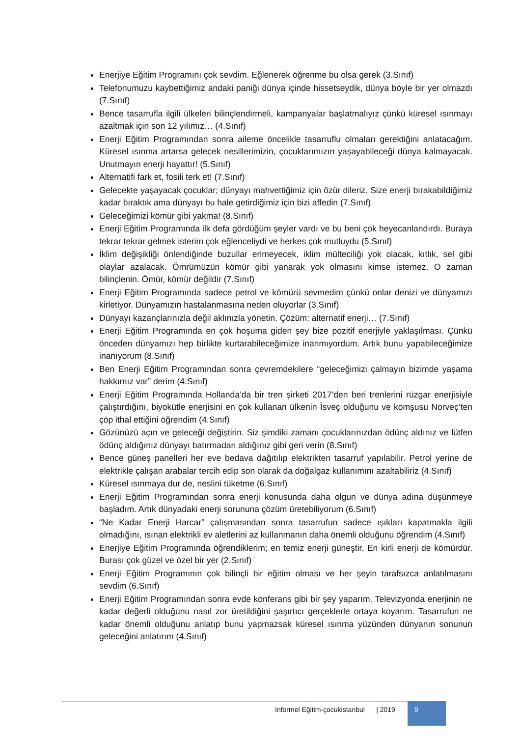Enerjiye Eğitim Programını çok sevdim. Eğlenerek öğrenme bu olsa gerek (3.Sınıf)
Telefonumuzu kaybettiğimiz andaki paniği dünya içinde hissetseydik, dünya böyle bir yer olmazdı (7.Sınıf)
Bence tasarrufla ilgili ülkeleri bilinçlendirmeli, kampanyalar başlatmalıyız çünkü küresel ısınmayı azaltmak için son 12 yılımız… (4.Sınıf)
Enerji Eğitim Programından sonra aileme öncelikle tasarruflu olmaları gerektiğini anlatacağım. Küresel ısınma artarsa gelecek nesillerimizin, çocuklarımızın yaşayabileceği dünya kalmayacak. Unutmayın enerji hayattır! (5.Sınıf)
Alternatifi fark et, fosili terk et! (7.Sınıf)
Gelecekte yaşayacak çocuklar; dünyayı mahvettiğimiz için özür dileriz. Size enerji bırakabildiğimiz kadar bıraktık ama dünyayı bu hale getirdiğimiz için bizi affedin (7.Sınıf)
Geleceğimizi kömür gibi yakma! (8.Sınıf)
Enerji Eğitim Programında ilk defa gördüğüm şeyler vardı ve bu beni çok heyecanlandırdı. Buraya tekrar tekrar gelmek isterim çok eğlenceliydi ve herkes çok mutluydu (5.Sınıf)
İklim değişikliği önlendiğinde buzullar erimeyecek, iklim mülteciliği yok olacak, kıtlık, sel gibi olaylar azalacak. Ömrümüzün kömür gibi yanarak yok olmasını kimse istemez. O zaman bilinçlenin. Ömür, kömür değildir (7.Sınıf)
Enerji Eğitim Programında sadece petrol ve kömürü sevmedim çünkü onlar denizi ve dünyamızı kirletiyor. Dünyamızın hastalanmasına neden oluyorlar (3.Sınıf)
Dünyayı kazançlarınızla değil aklınızla yönetin. Çözüm: alternatif enerji… (7.Sınıf)
Enerji Eğitim Programında en çok hoşuma giden şey bize pozitif enerjiyle yaklaşılması. Çünkü önceden dünyamızı hep birlikte kurtarabileceğimize inanmıyordum. Artık bunu yapabileceğimize inanıyorum (8.Sınıf)
Ben Enerji Eğitim Programından sonra çevremdekilere “geleceğimizi çalmayın bizimde yaşama hakkımız var” derim (4.Sınıf)
Enerji Eğitim Programında Hollanda’da bir tren şirketi 2017’den beri trenlerini rüzgar enerjisiyle çalıştırdığını, biyokütle enerjisini en çok kullanan ülkenin İsveç olduğunu ve komşusu Norveç’ten çöp ithal ettiğini öğrendim (4.Sınıf)
Gözünüzü açın ve geleceği değiştirin. Siz şimdiki zamanı çocuklarınızdan ödünç aldınız ve lütfen ödünç aldığınız dünyayı batırmadan aldığınız gibi geri verin (8.Sınıf)
Bence güneş panelleri her eve bedava dağıtılıp elektrikten tasarruf yapılabilir. Petrol yerine de elektrikle çalışan arabalar tercih edip son olarak da doğalgaz kullanımını azaltabiliriz (4.Sınıf)
Küresel ısınmaya dur de, neslini tüketme (6.Sınıf)
Enerji Eğitim Programından sonra enerji konusunda daha olgun ve dünya adına düşünmeye başladım. Artık dünyadaki enerji sorununa çözüm üretebiliyorum (6.Sınıf)
“Ne Kadar Enerji Harcar” çalışmasından sonra tasarrufun sadece ışıkları kapatmakla ilgili olmadığını, ısınan elektrikli ev aletlerini az kullanmanın daha önemli olduğunu öğrendim (4.Sınıf)
Enerjiye Eğitim Programında öğrendiklerim; en temiz enerji güneştir. En kirli enerji de kömürdür. Burası çok güzel ve özel bir yer (2.Sınıf)
Enerji Eğitim Programının çok bilinçli bir eğitim olması ve her şeyin tarafsızca anlatılmasını sevdim (6.Sınıf)
Enerji Eğitim Programından sonra evde konferans gibi bir şey yaparım. Televizyonda enerjinin ne kadar değerli olduğunu nasıl zor üretildiğini şaşırtıcı gerçeklerle ortaya koyarım. Tasarrufun ne kadar önemli olduğunu anlatıp bunu yapmazsak küresel ısınma yüzünden dünyanın sonunun geleceğini anlatırım (4.Sınıf)
Informel Eğitim-çocukistanbul | 2019
9